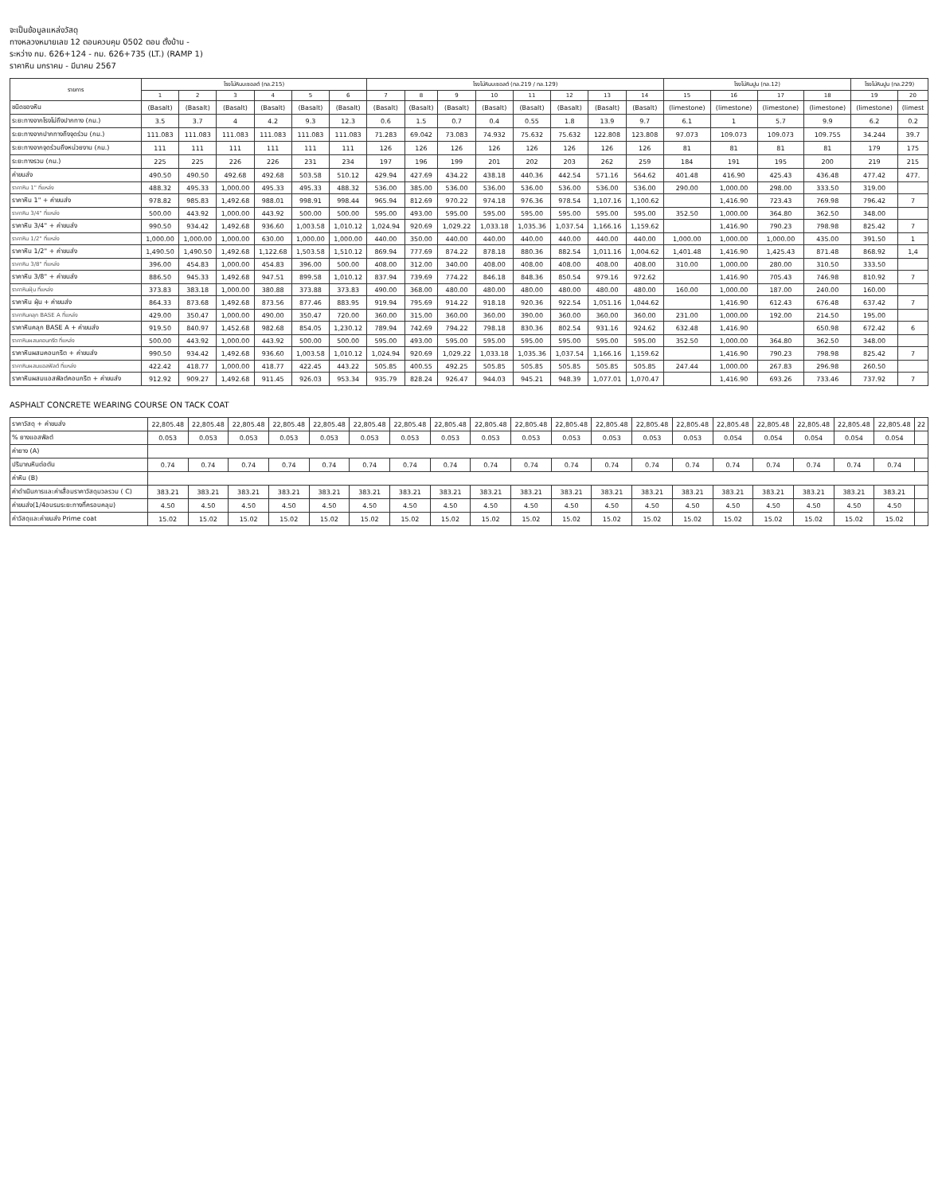จะเป็นข้อมูลแหล่งวัสดุ
ทางหลวงหมายเลข 12 ตอนควบคุม 0502 ตอน ตั้งบ้าน -
ระหว่าง กม. 626+124 - กม. 626+735 (LT.) (RAMP 1)
ราคาหิน มกราคม - มีนาคม 2567
| รายการ | โรงโม่หินบะซอลต์ (ทล.215) | | | | | | โรงโม่หินบะซอลต์ (ทล.219 / ทล.129) | | | | | | | | โรงโม่หินปูน (ทล.12) | | | | โรงโม่หินปูน (ทล.229) | |
| --- | --- | --- | --- | --- | --- | --- | --- | --- | --- | --- | --- | --- | --- | --- | --- | --- | --- | --- | --- | --- |
| | 1 | 2 | 3 | 4 | 5 | 6 | 7 | 8 | 9 | 10 | 11 | 12 | 13 | 14 | 15 | 16 | 17 | 18 | 19 | 20 |
| ชนิดของหิน | (Basalt) | (Basalt) | (Basalt) | (Basalt) | (Basalt) | (Basalt) | (Basalt) | (Basalt) | (Basalt) | (Basalt) | (Basalt) | (Basalt) | (Basalt) | (Basalt) | (limestone) | (limestone) | (limestone) | (limestone) | (limestone) | (limest |
| ระยะทางจากโรงโม่ถึงปากทาง (กม.) | 3.5 | 3.7 | 4 | 4.2 | 9.3 | 12.3 | 0.6 | 1.5 | 0.7 | 0.4 | 0.55 | 1.8 | 13.9 | 9.7 | 6.1 | 1 | 5.7 | 9.9 | 6.2 | 0.2 |
| ระยะทางจากปากทางถึงจุดร่วม (กม.) | 111.083 | 111.083 | 111.083 | 111.083 | 111.083 | 111.083 | 71.283 | 69.042 | 73.083 | 74.932 | 75.632 | 75.632 | 122.808 | 123.808 | 97.073 | 109.073 | 109.073 | 109.755 | 34.244 | 39.7 |
| ระยะทางจากจุดร่วมถึงหน่วยงาน (กม.) | 111 | 111 | 111 | 111 | 111 | 111 | 126 | 126 | 126 | 126 | 126 | 126 | 126 | 126 | 81 | 81 | 81 | 81 | 179 | 175 |
| ระยะทางรวม (กม.) | 225 | 225 | 226 | 226 | 231 | 234 | 197 | 196 | 199 | 201 | 202 | 203 | 262 | 259 | 184 | 191 | 195 | 200 | 219 | 215 |
| ค่าขนส่ง | 490.50 | 490.50 | 492.68 | 492.68 | 503.58 | 510.12 | 429.94 | 427.69 | 434.22 | 438.18 | 440.36 | 442.54 | 571.16 | 564.62 | 401.48 | 416.90 | 425.43 | 436.48 | 477.42 | 477. |
| ราคาหิน 1" ที่แหล่ง | 488.32 | 495.33 | 1,000.00 | 495.33 | 495.33 | 488.32 | 536.00 | 385.00 | 536.00 | 536.00 | 536.00 | 536.00 | 536.00 | 536.00 | 290.00 | 1,000.00 | 298.00 | 333.50 | 319.00 | |
| ราคาหิน 1" + ค่าขนส่ง | 978.82 | 985.83 | 1,492.68 | 988.01 | 998.91 | 998.44 | 965.94 | 812.69 | 970.22 | 974.18 | 976.36 | 978.54 | 1,107.16 | 1,100.62 | | 1,416.90 | 723.43 | 769.98 | 796.42 | 7 |
| ราคาหิน 3/4" ที่แหล่ง | 500.00 | 443.92 | 1,000.00 | 443.92 | 500.00 | 500.00 | 595.00 | 493.00 | 595.00 | 595.00 | 595.00 | 595.00 | 595.00 | 595.00 | 352.50 | 1,000.00 | 364.80 | 362.50 | 348.00 | |
| ราคาหิน 3/4" + ค่าขนส่ง | 990.50 | 934.42 | 1,492.68 | 936.60 | 1,003.58 | 1,010.12 | 1,024.94 | 920.69 | 1,029.22 | 1,033.18 | 1,035.36 | 1,037.54 | 1,166.16 | 1,159.62 | | 1,416.90 | 790.23 | 798.98 | 825.42 | 7 |
| ราคาหิน 1/2" ที่แหล่ง | 1,000.00 | 1,000.00 | 1,000.00 | 630.00 | 1,000.00 | 1,000.00 | 440.00 | 350.00 | 440.00 | 440.00 | 440.00 | 440.00 | 440.00 | 440.00 | 1,000.00 | 1,000.00 | 1,000.00 | 435.00 | 391.50 | 1 |
| ราคาหิน 1/2" + ค่าขนส่ง | 1,490.50 | 1,490.50 | 1,492.68 | 1,122.68 | 1,503.58 | 1,510.12 | 869.94 | 777.69 | 874.22 | 878.18 | 880.36 | 882.54 | 1,011.16 | 1,004.62 | 1,401.48 | 1,416.90 | 1,425.43 | 871.48 | 868.92 | 1,4 |
| ราคาหิน 3/8" ที่แหล่ง | 396.00 | 454.83 | 1,000.00 | 454.83 | 396.00 | 500.00 | 408.00 | 312.00 | 340.00 | 408.00 | 408.00 | 408.00 | 408.00 | 408.00 | 310.00 | 1,000.00 | 280.00 | 310.50 | 333.50 | |
| ราคาหิน 3/8" + ค่าขนส่ง | 886.50 | 945.33 | 1,492.68 | 947.51 | 899.58 | 1,010.12 | 837.94 | 739.69 | 774.22 | 846.18 | 848.36 | 850.54 | 979.16 | 972.62 | | 1,416.90 | 705.43 | 746.98 | 810.92 | 7 |
| ราคาหินฝุ่น ที่แหล่ง | 373.83 | 383.18 | 1,000.00 | 380.88 | 373.88 | 373.83 | 490.00 | 368.00 | 480.00 | 480.00 | 480.00 | 480.00 | 480.00 | 480.00 | 160.00 | 1,000.00 | 187.00 | 240.00 | 160.00 | |
| ราคาหิน ฝุ่น + ค่าขนส่ง | 864.33 | 873.68 | 1,492.68 | 873.56 | 877.46 | 883.95 | 919.94 | 795.69 | 914.22 | 918.18 | 920.36 | 922.54 | 1,051.16 | 1,044.62 | | 1,416.90 | 612.43 | 676.48 | 637.42 | 7 |
| ราคาหินคลุก BASE A ที่แหล่ง | 429.00 | 350.47 | 1,000.00 | 490.00 | 350.47 | 720.00 | 360.00 | 315.00 | 360.00 | 360.00 | 390.00 | 360.00 | 360.00 | 360.00 | 231.00 | 1,000.00 | 192.00 | 214.50 | 195.00 | |
| ราคาหินคลุก BASE A + ค่าขนส่ง | 919.50 | 840.97 | 1,452.68 | 982.68 | 854.05 | 1,230.12 | 789.94 | 742.69 | 794.22 | 798.18 | 830.36 | 802.54 | 931.16 | 924.62 | 632.48 | 1,416.90 | | 650.98 | 672.42 | 6 |
| ราคาหินผสมคอนกรีต ที่แหล่ง | 500.00 | 443.92 | 1,000.00 | 443.92 | 500.00 | 500.00 | 595.00 | 493.00 | 595.00 | 595.00 | 595.00 | 595.00 | 595.00 | 595.00 | 352.50 | 1,000.00 | 364.80 | 362.50 | 348.00 | |
| ราคาหินผสมคอนกรีต + ค่าขนส่ง | 990.50 | 934.42 | 1,492.68 | 936.60 | 1,003.58 | 1,010.12 | 1,024.94 | 920.69 | 1,029.22 | 1,033.18 | 1,035.36 | 1,037.54 | 1,166.16 | 1,159.62 | | 1,416.90 | 790.23 | 798.98 | 825.42 | 7 |
| ราคาหินผสมแอสฟัลต์ ที่แหล่ง | 422.42 | 418.77 | 1,000.00 | 418.77 | 422.45 | 443.22 | 505.85 | 400.55 | 492.25 | 505.85 | 505.85 | 505.85 | 505.85 | 505.85 | 247.44 | 1,000.00 | 267.83 | 296.98 | 260.50 | |
| ราคาหินผสมแอสฟัลต์คอนกรีต + ค่าขนส่ง | 912.92 | 909.27 | 1,492.68 | 911.45 | 926.03 | 953.34 | 935.79 | 828.24 | 926.47 | 944.03 | 945.21 | 948.39 | 1,077.01 | 1,070.47 | | 1,416.90 | 693.26 | 733.46 | 737.92 | 7 |
ASPHALT CONCRETE WEARING COURSE ON TACK COAT
| ราคาวัสดุ + ค่าขนส่ง | 22,805.48 | 22,805.48 | 22,805.48 | 22,805.48 | 22,805.48 | 22,805.48 | 22,805.48 | 22,805.48 | 22,805.48 | 22,805.48 | 22,805.48 | 22,805.48 | 22,805.48 | 22,805.48 | 22,805.48 | 22,805.48 | 22,805.48 | 22,805.48 | 22,805.48 | 22 |
| % ยางแอสฟัลต์ | 0.053 | 0.053 | 0.053 | 0.053 | 0.053 | 0.053 | 0.053 | 0.053 | 0.053 | 0.053 | 0.053 | 0.053 | 0.053 | 0.053 | 0.054 | 0.054 | 0.054 | 0.054 | 0.054 | |
| ค่ายาง (A) | | | | | | | | | | | | | | | | | | | | |
| ปริมาณหินต่อตัน | 0.74 | 0.74 | 0.74 | 0.74 | 0.74 | 0.74 | 0.74 | 0.74 | 0.74 | 0.74 | 0.74 | 0.74 | 0.74 | 0.74 | 0.74 | 0.74 | 0.74 | 0.74 | 0.74 | |
| ค่าหิน (B) | | | | | | | | | | | | | | | | | | | | |
| ค่าดำเนินการและค่าเสื่อมราคาวัสดุมวลรวม ( C) | 383.21 | 383.21 | 383.21 | 383.21 | 383.21 | 383.21 | 383.21 | 383.21 | 383.21 | 383.21 | 383.21 | 383.21 | 383.21 | 383.21 | 383.21 | 383.21 | 383.21 | 383.21 | 383.21 | |
| ค่าขนส่ง(1/4อบรมระยะทางที่ครอบคลุม) | 4.50 | 4.50 | 4.50 | 4.50 | 4.50 | 4.50 | 4.50 | 4.50 | 4.50 | 4.50 | 4.50 | 4.50 | 4.50 | 4.50 | 4.50 | 4.50 | 4.50 | 4.50 | 4.50 | |
| ค่าวัสดุและค่าขนส่ง Prime coat | 15.02 | 15.02 | 15.02 | 15.02 | 15.02 | 15.02 | 15.02 | 15.02 | 15.02 | 15.02 | 15.02 | 15.02 | 15.02 | 15.02 | 15.02 | 15.02 | 15.02 | 15.02 | 15.02 | |